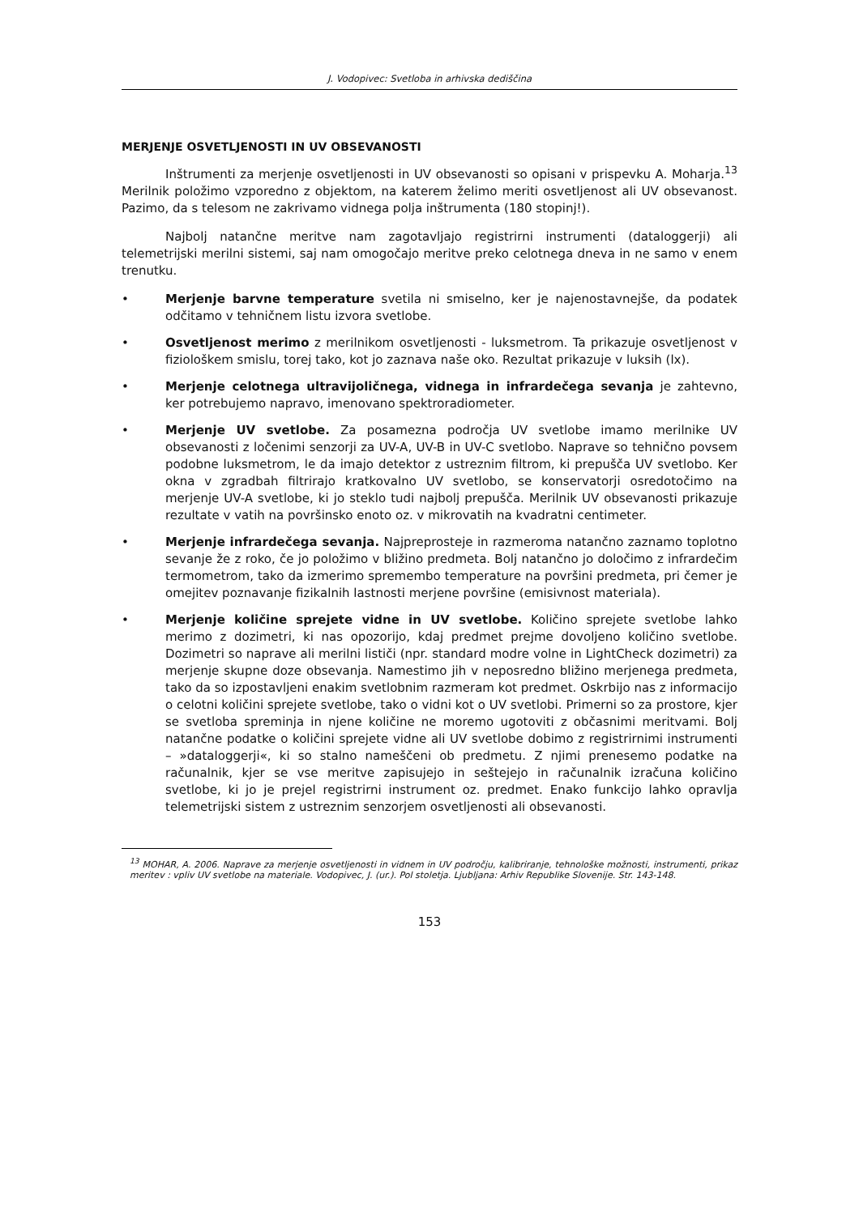J. Vodopivec: Svetloba in arhivska dediščina
MERJENJE OSVETLJENOSTI IN UV OBSEVANOSTI
Inštrumenti za merjenje osvetljenosti in UV obsevanosti so opisani v prispevku A. Moharja.<sup>13</sup> Merilnik položimo vzporedno z objektom, na katerem želimo meriti osvetljenost ali UV obsevanost. Pazimo, da s telesom ne zakrivamo vidnega polja inštrumenta (180 stopinj!).
Najbolj natančne meritve nam zagotavljajo registrirni instrumenti (dataloggerji) ali telemetrijski merilni sistemi, saj nam omogočajo meritve preko celotnega dneva in ne samo v enem trenutku.
• Merjenje barvne temperature svetila ni smiselno, ker je najenostavnejše, da podatek odčitamo v tehničnem listu izvora svetlobe.
• Osvetljenost merimo z merilnikom osvetljenosti - luksmetrom. Ta prikazuje osvetljenost v fiziološkem smislu, torej tako, kot jo zaznava naše oko. Rezultat prikazuje v luksih (lx).
• Merjenje celotnega ultravijoličnega, vidnega in infrardečega sevanja je zahtevno, ker potrebujemo napravo, imenovano spektroradiometer.
• Merjenje UV svetlobe. Za posamezna področja UV svetlobe imamo merilnike UV obsevanosti z ločenimi senzorji za UV-A, UV-B in UV-C svetlobo. Naprave so tehnično povsem podobne luksmetrom, le da imajo detektor z ustreznim filtrom, ki prepušča UV svetlobo. Ker okna v zgradbah filtrirajo kratkovalno UV svetlobo, se konservatorji osredotočimo na merjenje UV-A svetlobe, ki jo steklo tudi najbolj prepušča. Merilnik UV obsevanosti prikazuje rezultate v vatih na površinsko enoto oz. v mikrovatih na kvadratni centimeter.
• Merjenje infrardečega sevanja. Najpreprosteje in razmeroma natančno zaznamo toplotno sevanje že z roko, če jo položimo v bližino predmeta. Bolj natančno jo določimo z infrardečim termometrom, tako da izmerimo spremembo temperature na površini predmeta, pri čemer je omejitev poznavanje fizikalnih lastnosti merjene površine (emisivnost materiala).
• Merjenje količine sprejete vidne in UV svetlobe. Količino sprejete svetlobe lahko merimo z dozimetri, ki nas opozorijo, kdaj predmet prejme dovoljeno količino svetlobe. Dozimetri so naprave ali merilni lističi (npr. standard modre volne in LightCheck dozimetri) za merjenje skupne doze obsevanja. Namestimo jih v neposredno bližino merjenega predmeta, tako da so izpostavljeni enakim svetlobnim razmeram kot predmet. Oskrbijo nas z informacijo o celotni količini sprejete svetlobe, tako o vidni kot o UV svetlobi. Primerni so za prostore, kjer se svetloba spreminja in njene količine ne moremo ugotoviti z občasnimi meritvami. Bolj natančne podatke o količini sprejete vidne ali UV svetlobe dobimo z registrirnimi instrumenti – »dataloggerji«, ki so stalno nameščeni ob predmetu. Z njimi prenesemo podatke na računalnik, kjer se vse meritve zapisujejo in seštejejo in računalnik izračuna količino svetlobe, ki jo je prejel registrirni instrument oz. predmet. Enako funkcijo lahko opravlja telemetrijski sistem z ustreznim senzorjem osvetljenosti ali obsevanosti.
<sup>13</sup> MOHAR, A. 2006. Naprave za merjenje osvetljenosti in vidnem in UV področju, kalibriranje, tehnološke možnosti, instrumenti, prikaz meritev : vpliv UV svetlobe na materiale. Vodopivec, J. (ur.). Pol stoletja. Ljubljana: Arhiv Republike Slovenije. Str. 143-148.
153